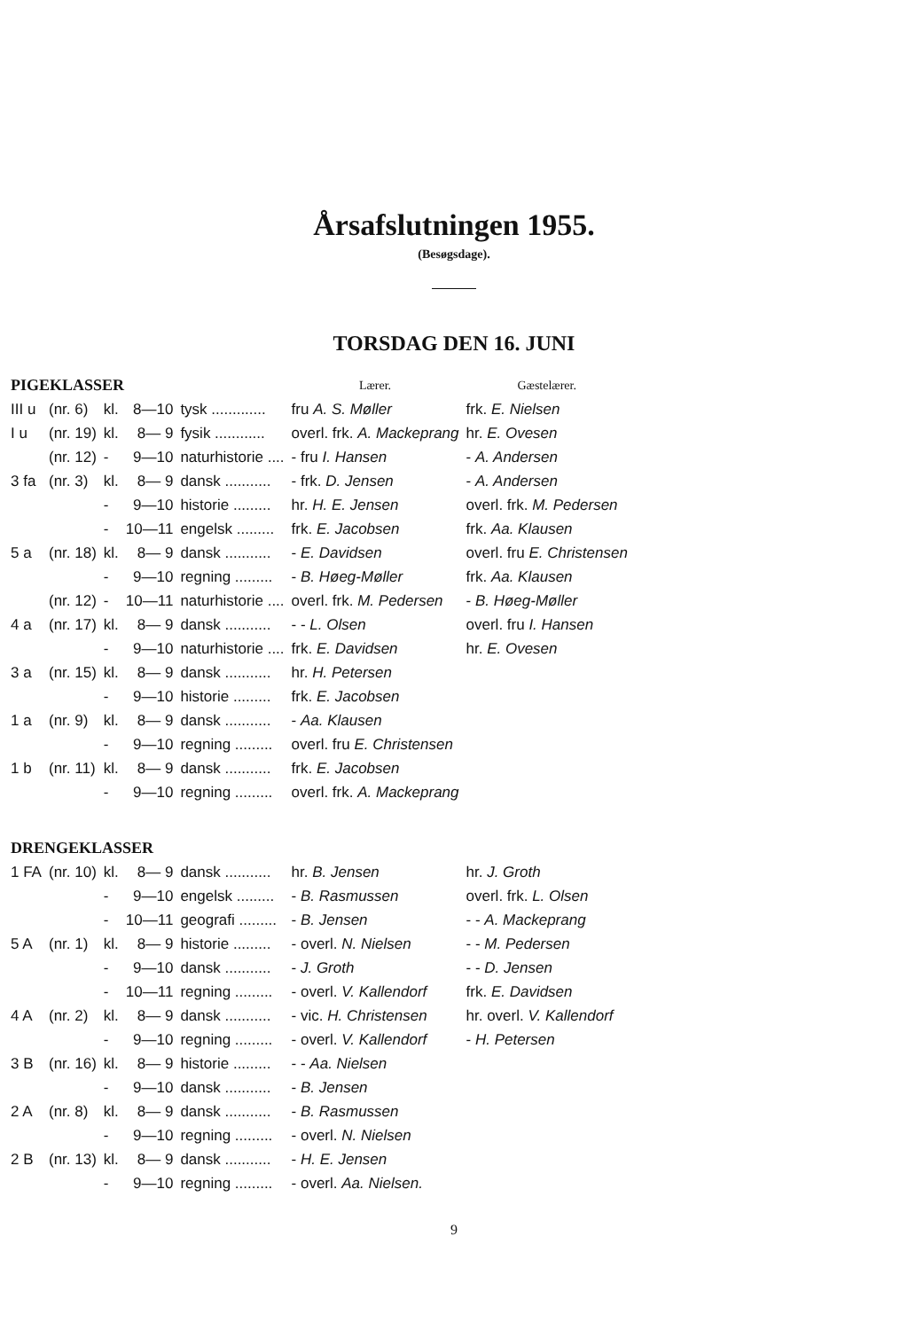Årsafslutningen 1955.
(Besøgsdage).
TORSDAG DEN 16. JUNI
| PIGEKLASSER | | | | | Lærer. | Gæstelærer. |
| --- | --- | --- | --- | --- | --- | --- |
| III u | (nr. 6) | kl. | 8—10 | tysk ............. | fru A. S. Møller | frk. E. Nielsen |
| I u | (nr. 19) | kl. | 8— 9 | fysik ............ | overl. frk. A. Mackeprang | hr. E. Ovesen |
| | (nr. 12) | - | 9—10 | naturhistorie .... | - fru I. Hansen | - A. Andersen |
| 3 fa | (nr. 3) | kl. | 8— 9 | dansk ........... | - frk. D. Jensen | - A. Andersen |
| | | - | 9—10 | historie ......... | hr. H. E. Jensen | overl. frk. M. Pedersen |
| | | - | 10—11 | engelsk ......... | frk. E. Jacobsen | frk. Aa. Klausen |
| 5 a | (nr. 18) | kl. | 8— 9 | dansk ........... | - E. Davidsen | overl. fru E. Christensen |
| | | - | 9—10 | regning ......... | - B. Høeg-Møller | frk. Aa. Klausen |
| | (nr. 12) | - | 10—11 | naturhistorie .... | overl. frk. M. Pedersen | - B. Høeg-Møller |
| 4 a | (nr. 17) | kl. | 8— 9 | dansk ........... | - - L. Olsen | overl. fru I. Hansen |
| | | - | 9—10 | naturhistorie .... | frk. E. Davidsen | hr. E. Ovesen |
| 3 a | (nr. 15) | kl. | 8— 9 | dansk ........... | hr. H. Petersen | |
| | | - | 9—10 | historie ......... | frk. E. Jacobsen | |
| 1 a | (nr. 9) | kl. | 8— 9 | dansk ........... | - Aa. Klausen | |
| | | - | 9—10 | regning ......... | overl. fru E. Christensen | |
| 1 b | (nr. 11) | kl. | 8— 9 | dansk ........... | frk. E. Jacobsen | |
| | | - | 9—10 | regning ......... | overl. frk. A. Mackeprang | |
| DRENGEKLASSER | | | | | | |
| 1 FA | (nr. 10) | kl. | 8— 9 | dansk ........... | hr. B. Jensen | hr. J. Groth |
| | | - | 9—10 | engelsk ......... | - B. Rasmussen | overl. frk. L. Olsen |
| | | - | 10—11 | geografi ......... | - B. Jensen | - - A. Mackeprang |
| 5 A | (nr. 1) | kl. | 8— 9 | historie ......... | - overl. N. Nielsen | - - M. Pedersen |
| | | - | 9—10 | dansk ........... | - J. Groth | - - D. Jensen |
| | | - | 10—11 | regning ......... | - overl. V. Kallendorf | frk. E. Davidsen |
| 4 A | (nr. 2) | kl. | 8— 9 | dansk ........... | - vic. H. Christensen | hr. overl. V. Kallendorf |
| | | - | 9—10 | regning ......... | - overl. V. Kallendorf | - H. Petersen |
| 3 B | (nr. 16) | kl. | 8— 9 | historie ......... | - - Aa. Nielsen | |
| | | - | 9—10 | dansk ........... | - B. Jensen | |
| 2 A | (nr. 8) | kl. | 8— 9 | dansk ........... | - B. Rasmussen | |
| | | - | 9—10 | regning ......... | - overl. N. Nielsen | |
| 2 B | (nr. 13) | kl. | 8— 9 | dansk ........... | - H. E. Jensen | |
| | | - | 9—10 | regning ......... | - overl. Aa. Nielsen. | |
9